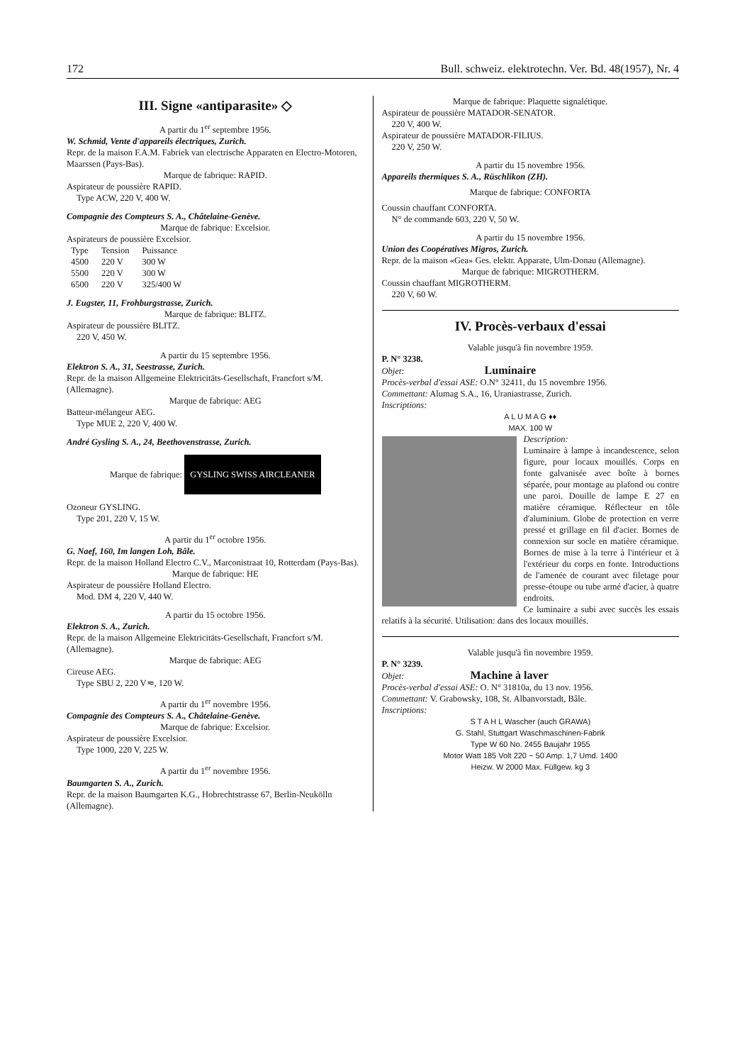172 Bull. schweiz. elektrotechn. Ver. Bd. 48(1957), Nr. 4
III. Signe «antiparasite» ◇
A partir du 1<sup>er</sup> septembre 1956.
W. Schmid, Vente d'appareils électriques, Zurich.
Repr. de la maison F.A.M. Fabriek van electrische Apparaten en Electro-Motoren, Maarssen (Pays-Bas).
Marque de fabrique: RAPID.
Aspirateur de poussière RAPID.
Type ACW, 220 V, 400 W.
Compagnie des Compteurs S. A., Châtelaine-Genève.
Marque de fabrique: Excelsior.
Aspirateurs de poussière Excelsior.
| Type | Tension | Puissance |
| --- | --- | --- |
| 4500 | 220 V | 300 W |
| 5500 | 220 V | 300 W |
| 6500 | 220 V | 325/400 W |
J. Eugster, 11, Frohburgstrasse, Zurich.
Marque de fabrique: BLITZ.
Aspirateur de poussière BLITZ.
220 V, 450 W.
A partir du 15 septembre 1956.
Elektron S. A., 31, Seestrasse, Zurich.
Repr. de la maison Allgemeine Elektricitäts-Gesellschaft, Francfort s/M. (Allemagne).
Marque de fabrique: AEG
Batteur-mélangeur AEG.
Type MUE 2, 220 V, 400 W.
André Gysling S. A., 24, Beethovenstrasse, Zurich.
Marque de fabrique: GYSLING SWISS AIRCLEANER
Ozoneur GYSLING.
Type 201, 220 V, 15 W.
A partir du 1<sup>er</sup> octobre 1956.
G. Naef, 160, Im langen Loh, Bâle.
Repr. de la maison Holland Electro C.V., Marconistraat 10, Rotterdam (Pays-Bas).
Marque de fabrique: HE
Aspirateur de poussière Holland Electro.
Mod. DM 4, 220 V, 440 W.
A partir du 15 octobre 1956.
Elektron S. A., Zurich.
Repr. de la maison Allgemeine Elektricitäts-Gesellschaft, Francfort s/M. (Allemagne).
Marque de fabrique: AEG
Cireuse AEG.
Type SBU 2, 220 V≂, 120 W.
A partir du 1<sup>er</sup> novembre 1956.
Compagnie des Compteurs S. A., Châtelaine-Genève.
Marque de fabrique: Excelsior.
Aspirateur de poussière Excelsior.
Type 1000, 220 V, 225 W.
A partir du 1<sup>er</sup> novembre 1956.
Baumgarten S. A., Zurich.
Repr. de la maison Baumgarten K.G., Hobrechtstrasse 67, Berlin-Neukölln (Allemagne).
Marque de fabrique: Plaquette signalétique.
Aspirateur de poussière MATADOR-SENATOR.
220 V, 400 W.
Aspirateur de poussière MATADOR-FILIUS.
220 V, 250 W.
A partir du 15 novembre 1956.
Appareils thermiques S. A., Rüschlikon (ZH).
Marque de fabrique: CONFORTA
Coussin chauffant CONFORTA.
N° de commande 603, 220 V, 50 W.
A partir du 15 novembre 1956.
Union des Coopératives Migros, Zurich.
Repr. de la maison «Gea» Ges. elektr. Apparate, Ulm-Donau (Allemagne).
Marque de fabrique: MIGROTHERM.
Coussin chauffant MIGROTHERM.
220 V, 60 W.
IV. Procès-verbaux d'essai
Valable jusqu'à fin novembre 1959.
P. N° 3238.
Objet: Luminaire
Procès-verbal d'essai ASE: O.N° 32411, du 15 novembre 1956.
Commettant: Alumag S.A., 16, Uraniastrasse, Zurich.
Inscriptions:
A L U M A G ♦♦
MAX. 100 W
Description:
Luminaire à lampe à incandescence, selon figure, pour locaux mouillés. Corps en fonte galvanisée avec boîte à bornes séparée, pour montage au plafond ou contre une paroi. Douille de lampe E 27 en matière céramique. Réflecteur en tôle d'aluminium. Globe de protection en verre pressé et grillage en fil d'acier. Bornes de connexion sur socle en matière céramique. Bornes de mise à la terre à l'intérieur et à l'extérieur du corps en fonte. Introductions de l'amenée de courant avec filetage pour presse-étoupe ou tube armé d'acier, à quatre endroits.
Ce luminaire a subi avec succès les essais relatifs à la sécurité. Utilisation: dans des locaux mouillés.
Valable jusqu'à fin novembre 1959.
P. N° 3239.
Objet: Machine à laver
Procès-verbal d'essai ASE: O. N° 31810a, du 13 nov. 1956.
Commettant: V. Grabowsky, 108, St. Albanvorstadt, Bâle.
Inscriptions:
S T A H L Wascher (auch GRAWA)
G. Stahl, Stuttgart Waschmaschinen-Fabrik
Type W 60 No. 2455 Baujahr 1955
Motor Watt 185 Volt 220 ~ 50 Amp. 1,7 Umd. 1400
Heizw. W 2000 Max. Füllgew. kg 3